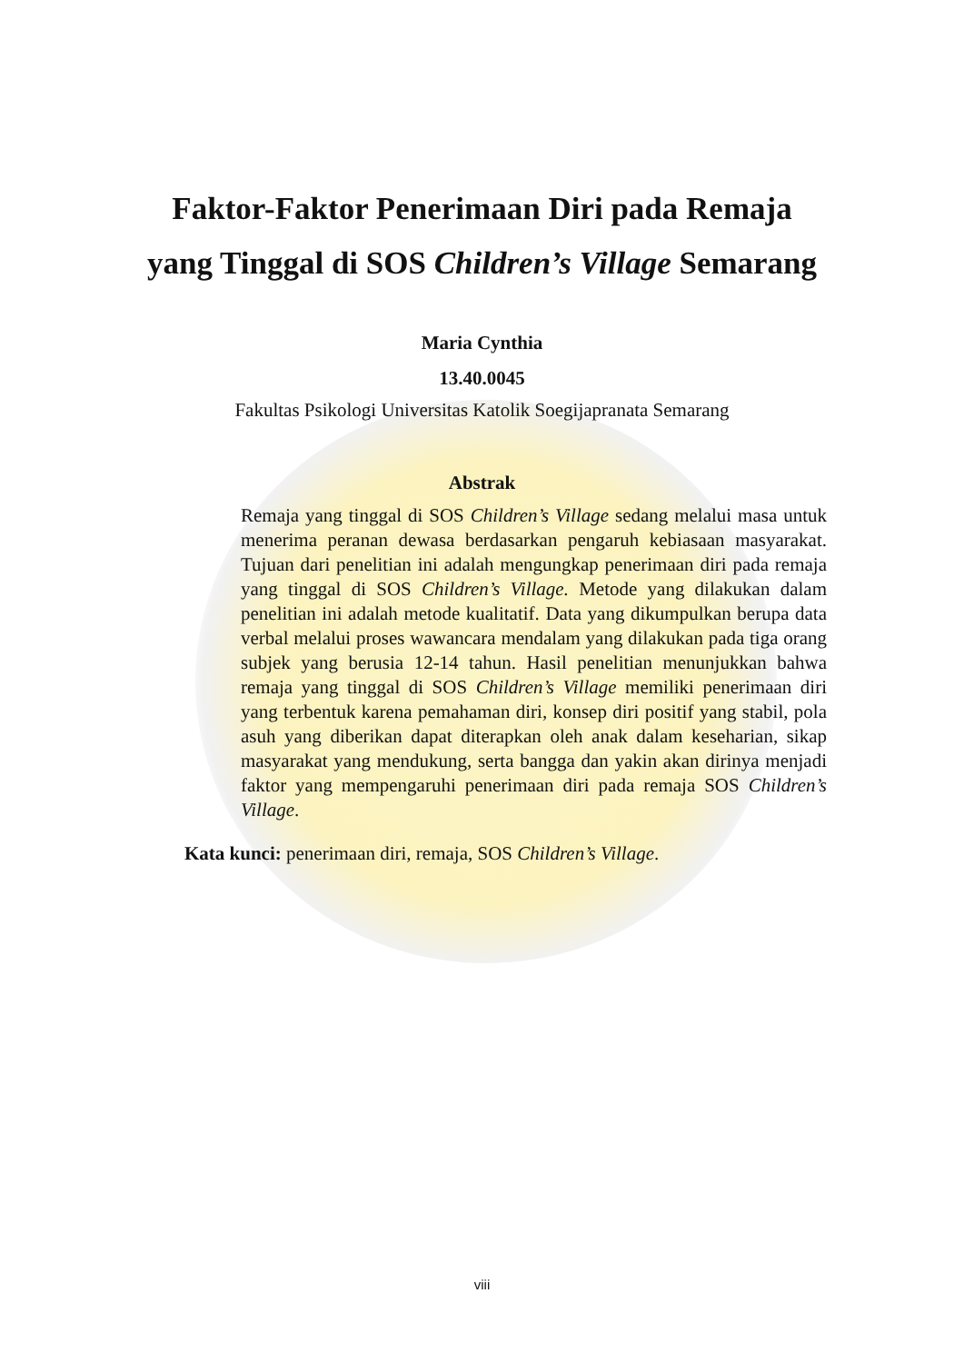Faktor-Faktor Penerimaan Diri pada Remaja
yang Tinggal di SOS Children’s Village Semarang
Maria Cynthia
13.40.0045
Fakultas Psikologi Universitas Katolik Soegijapranata Semarang
Abstrak
Remaja yang tinggal di SOS Children’s Village sedang melalui masa untuk menerima peranan dewasa berdasarkan pengaruh kebiasaan masyarakat. Tujuan dari penelitian ini adalah mengungkap penerimaan diri pada remaja yang tinggal di SOS Children’s Village. Metode yang dilakukan dalam penelitian ini adalah metode kualitatif. Data yang dikumpulkan berupa data verbal melalui proses wawancara mendalam yang dilakukan pada tiga orang subjek yang berusia 12-14 tahun. Hasil penelitian menunjukkan bahwa remaja yang tinggal di SOS Children’s Village memiliki penerimaan diri yang terbentuk karena pemahaman diri, konsep diri positif yang stabil, pola asuh yang diberikan dapat diterapkan oleh anak dalam keseharian, sikap masyarakat yang mendukung, serta bangga dan yakin akan dirinya menjadi faktor yang mempengaruhi penerimaan diri pada remaja SOS Children’s Village.
Kata kunci: penerimaan diri, remaja, SOS Children’s Village.
viii